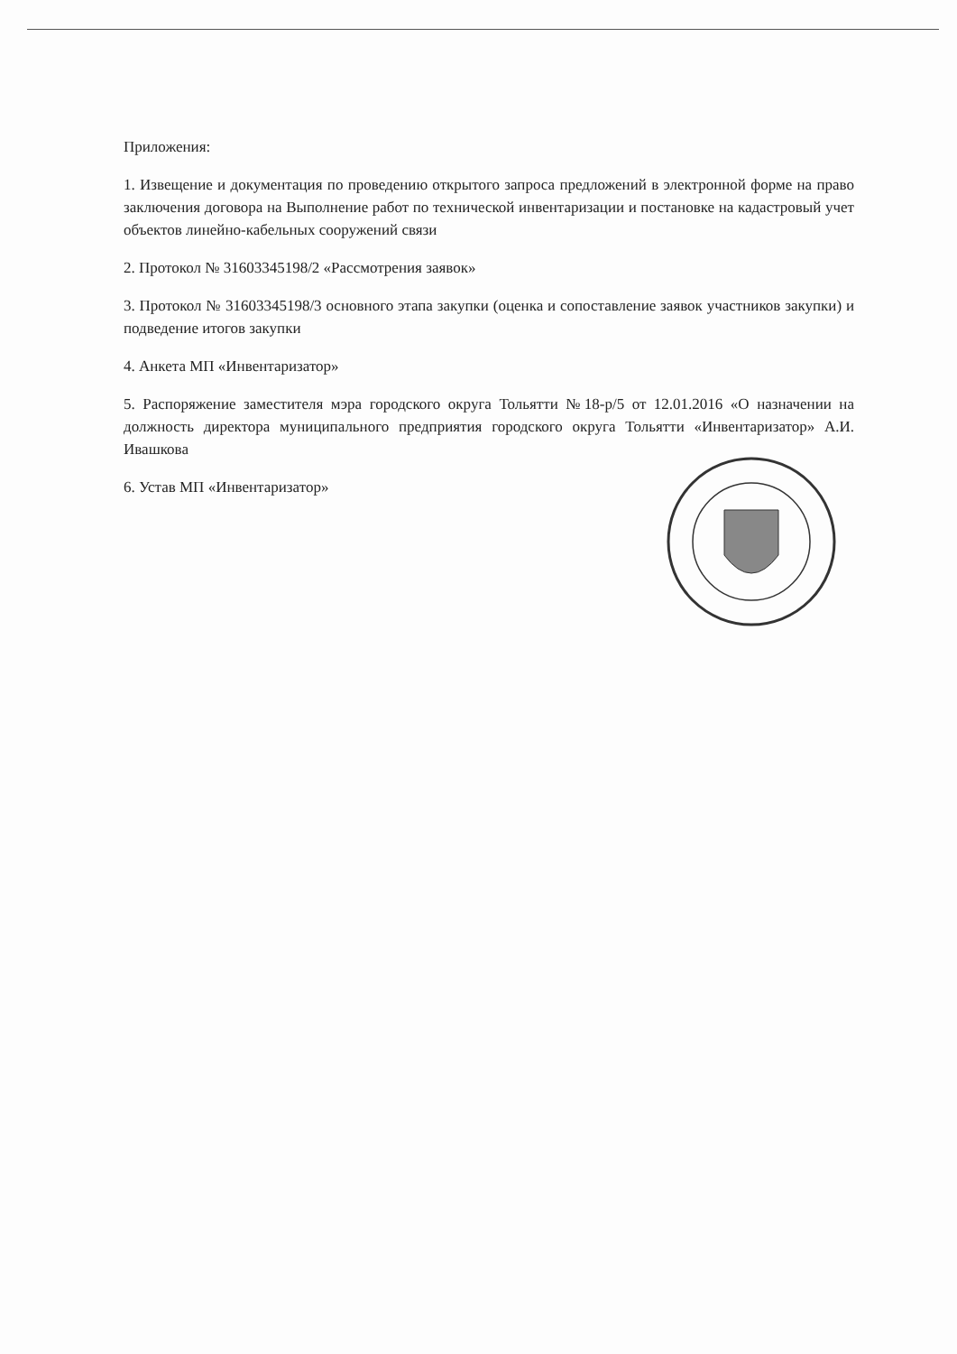Приложения:
1. Извещение и документация по проведению открытого запроса предложений в электронной форме на право заключения договора на Выполнение работ по технической инвентаризации и постановке на кадастровый учет объектов линейно-кабельных сооружений связи
2. Протокол № 31603345198/2 «Рассмотрения заявок»
3. Протокол № 31603345198/3 основного этапа закупки (оценка и сопоставление заявок участников закупки) и подведение итогов закупки
4. Анкета МП «Инвентаризатор»
5. Распоряжение заместителя мэра городского округа Тольятти №18-р/5 от 12.01.2016 «О назначении на должность директора муниципального предприятия городского округа Тольятти «Инвентаризатор» А.И. Ивашкова
6. Устав МП «Инвентаризатор»